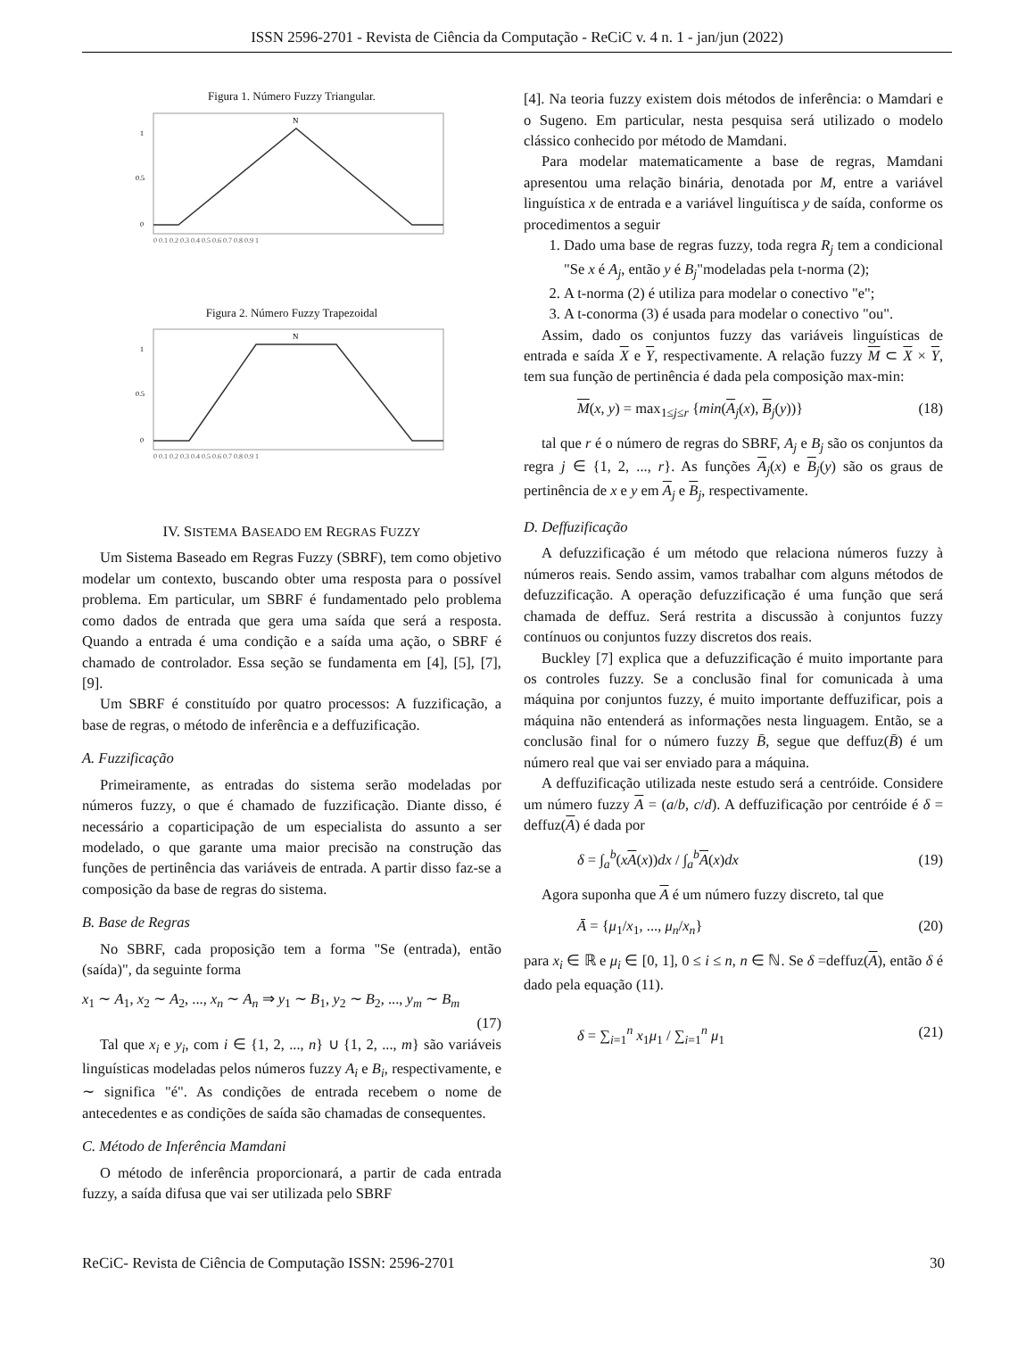ISSN 2596-2701 - Revista de Ciência da Computação - ReCiC v. 4 n. 1 - jan/jun (2022)
Figura 1. Número Fuzzy Triangular.
N
1
0.5
0
0 0.1 0.2 0.3 0.4 0.5 0.6 0.7 0.8 0.9 1
Figura 2. Número Fuzzy Trapezoidal
N
1
0.5
0
0 0.1 0.2 0.3 0.4 0.5 0.6 0.7 0.8 0.9 1
IV. SISTEMA BASEADO EM REGRAS FUZZY
Um Sistema Baseado em Regras Fuzzy (SBRF), tem como objetivo modelar um contexto, buscando obter uma resposta para o possível problema. Em particular, um SBRF é fundamentado pelo problema como dados de entrada que gera uma saída que será a resposta. Quando a entrada é uma condição e a saída uma ação, o SBRF é chamado de controlador. Essa seção se fundamenta em [4], [5], [7], [9].
Um SBRF é constituído por quatro processos: A fuzzificação, a base de regras, o método de inferência e a deffuzificação.
A. Fuzzificação
Primeiramente, as entradas do sistema serão modeladas por números fuzzy, o que é chamado de fuzzificação. Diante disso, é necessário a coparticipação de um especialista do assunto a ser modelado, o que garante uma maior precisão na construção das funções de pertinência das variáveis de entrada. A partir disso faz-se a composição da base de regras do sistema.
B. Base de Regras
No SBRF, cada proposição tem a forma "Se (entrada), então (saída)", da seguinte forma
x<sub>1</sub> ∼ A<sub>1</sub>, x<sub>2</sub> ∼ A<sub>2</sub>, ..., x<sub>n</sub> ∼ A<sub>n</sub> ⇒ y<sub>1</sub> ∼ B<sub>1</sub>, y<sub>2</sub> ∼ B<sub>2</sub>, ..., y<sub>m</sub> ∼ B<sub>m</sub>
(17)
Tal que x<sub>i</sub> e y<sub>i</sub>, com i ∈ {1, 2, ..., n} ∪ {1, 2, ..., m} são variáveis linguísticas modeladas pelos números fuzzy A<sub>i</sub> e B<sub>i</sub>, respectivamente, e ∼ significa "é". As condições de entrada recebem o nome de antecedentes e as condições de saída são chamadas de consequentes.
C. Método de Inferência Mamdani
O método de inferência proporcionará, a partir de cada entrada fuzzy, a saída difusa que vai ser utilizada pelo SBRF
[4]. Na teoria fuzzy existem dois métodos de inferência: o Mamdari e o Sugeno. Em particular, nesta pesquisa será utilizado o modelo clássico conhecido por método de Mamdani.
Para modelar matematicamente a base de regras, Mamdani apresentou uma relação binária, denotada por M, entre a variável linguística x de entrada e a variável linguítisca y de saída, conforme os procedimentos a seguir
1. Dado uma base de regras fuzzy, toda regra R<sub>j</sub> tem a condicional "Se x é A<sub>j</sub>, então y é B<sub>j</sub>"modeladas pela t-norma (2);
2. A t-norma (2) é utiliza para modelar o conectivo "e";
3. A t-conorma (3) é usada para modelar o conectivo "ou".
Assim, dado os conjuntos fuzzy das variáveis linguísticas de entrada e saída X e Y, respectivamente. A relação fuzzy M ⊂ X × Y, tem sua função de pertinência é dada pela composição max-min:
M(x, y) = max<sub>1≤j≤r</sub> {min(A<sub>j</sub>(x), B<sub>j</sub>(y))} (18)
tal que r é o número de regras do SBRF, A<sub>j</sub> e B<sub>j</sub> são os conjuntos da regra j ∈ {1, 2, ..., r}. As funções A<sub>j</sub>(x) e B<sub>j</sub>(y) são os graus de pertinência de x e y em A<sub>j</sub> e B<sub>j</sub>, respectivamente.
D. Deffuzificação
A defuzzificação é um método que relaciona números fuzzy à números reais. Sendo assim, vamos trabalhar com alguns métodos de defuzzificação. A operação defuzzificação é uma função que será chamada de deffuz. Será restrita a discussão à conjuntos fuzzy contínuos ou conjuntos fuzzy discretos dos reais.
Buckley [7] explica que a defuzzificação é muito importante para os controles fuzzy. Se a conclusão final for comunicada à uma máquina por conjuntos fuzzy, é muito importante deffuzificar, pois a máquina não entenderá as informações nesta linguagem. Então, se a conclusão final for o número fuzzy B̄, segue que deffuz(B̄) é um número real que vai ser enviado para a máquina.
A deffuzificação utilizada neste estudo será a centróide. Considere um número fuzzy A = (a/b, c/d). A deffuzificação por centróide é δ = deffuz(A) é dada por
δ = ∫<sub>a</sub><sup>b</sup>(xA(x))dx / ∫<sub>a</sub><sup>b</sup>A(x)dx (19)
Agora suponha que A é um número fuzzy discreto, tal que
Ā = {μ<sub>1</sub>/x<sub>1</sub>, ..., μ<sub>n</sub>/x<sub>n</sub>} (20)
para x<sub>i</sub> ∈ ℝ e μ<sub>i</sub> ∈ [0, 1], 0 ≤ i ≤ n, n ∈ ℕ. Se δ =deffuz(A), então δ é dado pela equação (11).
δ = ∑<sub>i=1</sub><sup>n</sup> x<sub>1</sub>μ<sub>1</sub> / ∑<sub>i=1</sub><sup>n</sup> μ<sub>1</sub> (21)
ReCiC- Revista de Ciência de Computação ISSN: 2596-2701 30